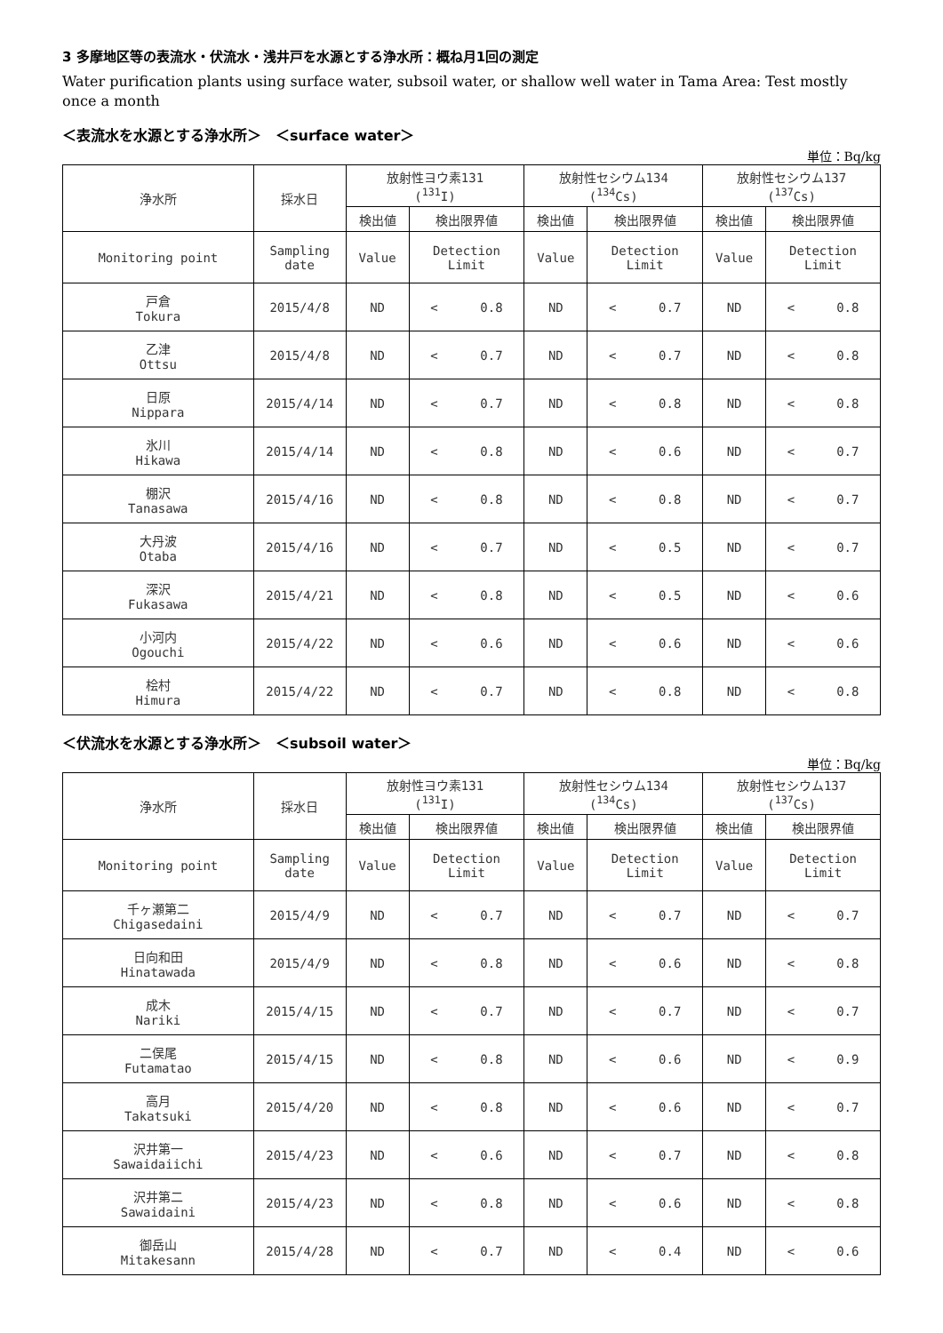3 多摩地区等の表流水・伏流水・浅井戸を水源とする浄水所：概ね月1回の測定
Water purification plants using surface water, subsoil water, or shallow well water in Tama Area: Test mostly once a month
＜表流水を水源とする浄水所＞　＜surface water＞
単位：Bq/kg
| 浄水所 | 採水日 | 放射性ヨウ素131 (<sup>131</sup>I) | | 放射性セシウム134 (<sup>134</sup>Cs) | | 放射性セシウム137 (<sup>137</sup>Cs) | |
| --- | --- | --- | --- | --- | --- | --- | --- |
| | | 検出値 | 検出限界値 | 検出値 | 検出限界値 | 検出値 | 検出限界値 |
| Monitoring point | Sampling date | Value | Detection Limit | Value | Detection Limit | Value | Detection Limit |
| 戸倉 Tokura | 2015/4/8 | ND | < 0.8 | ND | < 0.7 | ND | < 0.8 |
| 乙津 Ottsu | 2015/4/8 | ND | < 0.7 | ND | < 0.7 | ND | < 0.8 |
| 日原 Nippara | 2015/4/14 | ND | < 0.7 | ND | < 0.8 | ND | < 0.8 |
| 氷川 Hikawa | 2015/4/14 | ND | < 0.8 | ND | < 0.6 | ND | < 0.7 |
| 棚沢 Tanasawa | 2015/4/16 | ND | < 0.8 | ND | < 0.8 | ND | < 0.7 |
| 大丹波 Otaba | 2015/4/16 | ND | < 0.7 | ND | < 0.5 | ND | < 0.7 |
| 深沢 Fukasawa | 2015/4/21 | ND | < 0.8 | ND | < 0.5 | ND | < 0.6 |
| 小河内 Ogouchi | 2015/4/22 | ND | < 0.6 | ND | < 0.6 | ND | < 0.6 |
| 桧村 Himura | 2015/4/22 | ND | < 0.7 | ND | < 0.8 | ND | < 0.8 |
＜伏流水を水源とする浄水所＞　＜subsoil water＞
単位：Bq/kg
| 浄水所 | 採水日 | 放射性ヨウ素131 (<sup>131</sup>I) | | 放射性セシウム134 (<sup>134</sup>Cs) | | 放射性セシウム137 (<sup>137</sup>Cs) | |
| --- | --- | --- | --- | --- | --- | --- | --- |
| | | 検出値 | 検出限界値 | 検出値 | 検出限界値 | 検出値 | 検出限界値 |
| Monitoring point | Sampling date | Value | Detection Limit | Value | Detection Limit | Value | Detection Limit |
| 千ヶ瀬第二 Chigasedaini | 2015/4/9 | ND | < 0.7 | ND | < 0.7 | ND | < 0.7 |
| 日向和田 Hinatawada | 2015/4/9 | ND | < 0.8 | ND | < 0.6 | ND | < 0.8 |
| 成木 Nariki | 2015/4/15 | ND | < 0.7 | ND | < 0.7 | ND | < 0.7 |
| 二俣尾 Futamatao | 2015/4/15 | ND | < 0.8 | ND | < 0.6 | ND | < 0.9 |
| 高月 Takatsuki | 2015/4/20 | ND | < 0.8 | ND | < 0.6 | ND | < 0.7 |
| 沢井第一 Sawaidaiichi | 2015/4/23 | ND | < 0.6 | ND | < 0.7 | ND | < 0.8 |
| 沢井第二 Sawaidaini | 2015/4/23 | ND | < 0.8 | ND | < 0.6 | ND | < 0.8 |
| 御岳山 Mitakesann | 2015/4/28 | ND | < 0.7 | ND | < 0.4 | ND | < 0.6 |